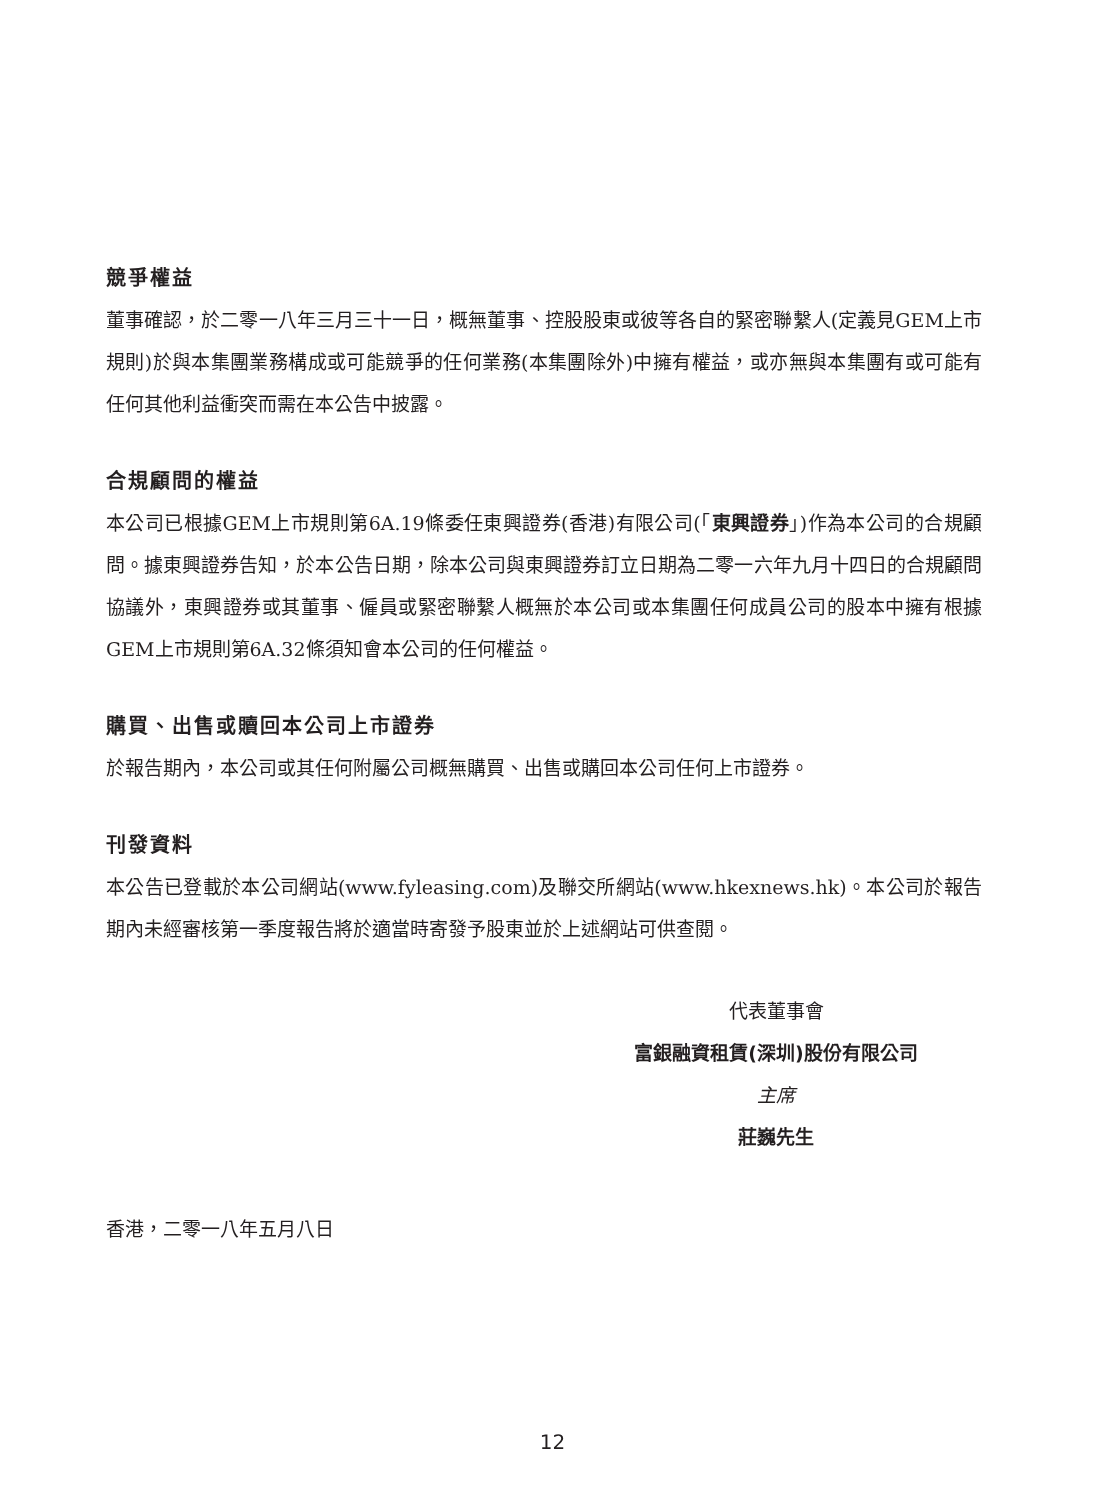競爭權益
董事確認，於二零一八年三月三十一日，概無董事、控股股東或彼等各自的緊密聯繫人(定義見GEM上市規則)於與本集團業務構成或可能競爭的任何業務(本集團除外)中擁有權益，或亦無與本集團有或可能有任何其他利益衝突而需在本公告中披露。
合規顧問的權益
本公司已根據GEM上市規則第6A.19條委任東興證券(香港)有限公司(「東興證券」)作為本公司的合規顧問。據東興證券告知，於本公告日期，除本公司與東興證券訂立日期為二零一六年九月十四日的合規顧問協議外，東興證券或其董事、僱員或緊密聯繫人概無於本公司或本集團任何成員公司的股本中擁有根據GEM上市規則第6A.32條須知會本公司的任何權益。
購買、出售或贖回本公司上市證券
於報告期內，本公司或其任何附屬公司概無購買、出售或購回本公司任何上市證券。
刊發資料
本公告已登載於本公司網站(www.fyleasing.com)及聯交所網站(www.hkexnews.hk)。本公司於報告期內未經審核第一季度報告將於適當時寄發予股東並於上述網站可供查閱。
代表董事會
富銀融資租賃(深圳)股份有限公司
主席
莊巍先生
香港，二零一八年五月八日
12